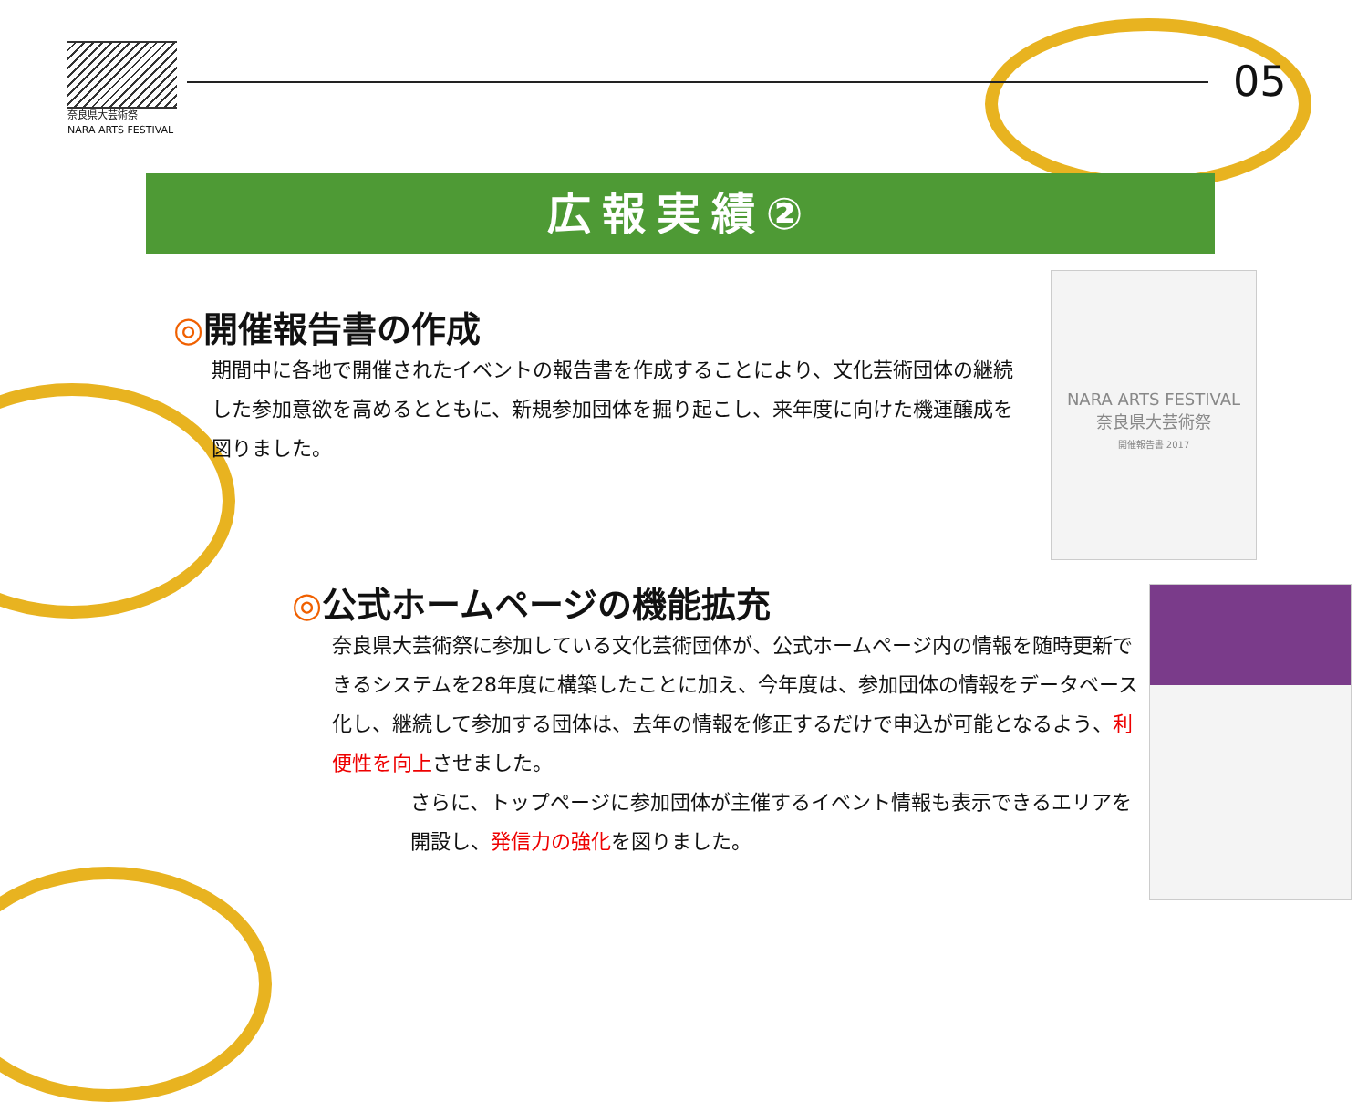奈良県大芸術祭
NARA ARTS FESTIVAL
05
広報実績②
◎開催報告書の作成
期間中に各地で開催されたイベントの報告書を作成することにより、文化芸術団体の継続した参加意欲を高めるとともに、新規参加団体を掘り起こし、来年度に向けた機運醸成を図りました。
NARA ARTS FESTIVAL
奈良県大芸術祭
開催報告書 2017
◎公式ホームページの機能拡充
奈良県大芸術祭に参加している文化芸術団体が、公式ホームページ内の情報を随時更新できるシステムを28年度に構築したことに加え、今年度は、参加団体の情報をデータベース化し、継続して参加する団体は、去年の情報を修正するだけで申込が可能となるよう、利便性を向上させました。
さらに、トップページに参加団体が主催するイベント情報も表示できるエリアを開設し、発信力の強化を図りました。